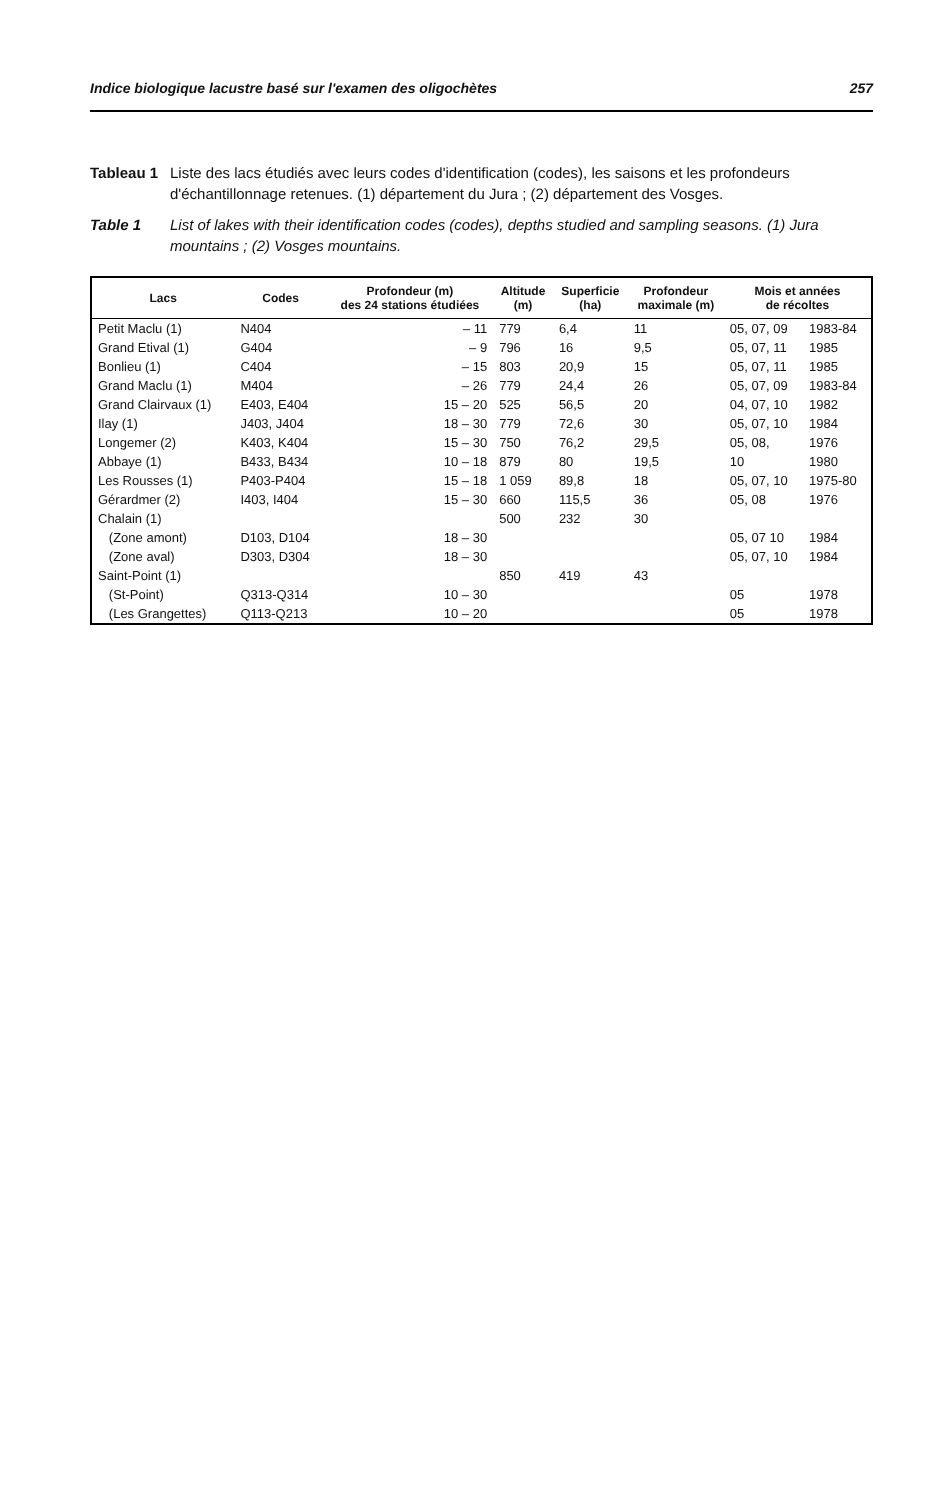Indice biologique lacustre basé sur l'examen des oligochètes 257
Tableau 1 Liste des lacs étudiés avec leurs codes d'identification (codes), les saisons et les profondeurs d'échantillonnage retenues. (1) département du Jura ; (2) département des Vosges.
Table 1 List of lakes with their identification codes (codes), depths studied and sampling seasons. (1) Jura mountains ; (2) Vosges mountains.
| Lacs | Codes | Profondeur (m) des 24 stations étudiées | Altitude (m) | Superficie (ha) | Profondeur maximale (m) | Mois et années de récoltes | |
| --- | --- | --- | --- | --- | --- | --- | --- |
| Petit Maclu (1) | N404 | – 11 | 779 | 6,4 | 11 | 05, 07, 09 | 1983-84 |
| Grand Etival (1) | G404 | – 9 | 796 | 16 | 9,5 | 05, 07, 11 | 1985 |
| Bonlieu (1) | C404 | – 15 | 803 | 20,9 | 15 | 05, 07, 11 | 1985 |
| Grand Maclu (1) | M404 | – 26 | 779 | 24,4 | 26 | 05, 07, 09 | 1983-84 |
| Grand Clairvaux (1) | E403, E404 | 15 – 20 | 525 | 56,5 | 20 | 04, 07, 10 | 1982 |
| Ilay (1) | J403, J404 | 18 – 30 | 779 | 72,6 | 30 | 05, 07, 10 | 1984 |
| Longemer (2) | K403, K404 | 15 – 30 | 750 | 76,2 | 29,5 | 05, 08, | 1976 |
| Abbaye (1) | B433, B434 | 10 – 18 | 879 | 80 | 19,5 | 10 | 1980 |
| Les Rousses (1) | P403-P404 | 15 – 18 | 1 059 | 89,8 | 18 | 05, 07, 10 | 1975-80 |
| Gérardmer (2) | I403, I404 | 15 – 30 | 660 | 115,5 | 36 | 05, 08 | 1976 |
| Chalain (1) | | | 500 | 232 | 30 | | |
| (Zone amont) | D103, D104 | 18 – 30 | | | | 05, 07 10 | 1984 |
| (Zone aval) | D303, D304 | 18 – 30 | | | | 05, 07, 10 | 1984 |
| Saint-Point (1) | | | 850 | 419 | 43 | | |
| (St-Point) | Q313-Q314 | 10 – 30 | | | | 05 | 1978 |
| (Les Grangettes) | Q113-Q213 | 10 – 20 | | | | 05 | 1978 |